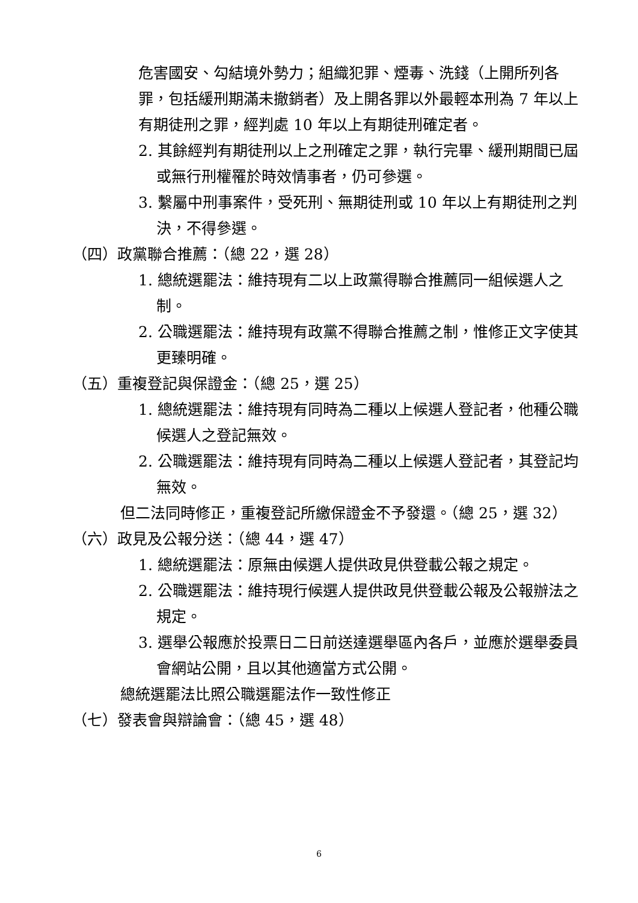危害國安、勾結境外勢力；組織犯罪、煙毒、洗錢（上開所列各罪，包括緩刑期滿未撤銷者）及上開各罪以外最輕本刑為 7 年以上有期徒刑之罪，經判處 10 年以上有期徒刑確定者。
2. 其餘經判有期徒刑以上之刑確定之罪，執行完畢、緩刑期間已屆或無行刑權罹於時效情事者，仍可參選。
3. 繫屬中刑事案件，受死刑、無期徒刑或 10 年以上有期徒刑之判決，不得參選。
（四）政黨聯合推薦：（總 22，選 28）
1. 總統選罷法：維持現有二以上政黨得聯合推薦同一組候選人之制。
2. 公職選罷法：維持現有政黨不得聯合推薦之制，惟修正文字使其更臻明確。
（五）重複登記與保證金：（總 25，選 25）
1. 總統選罷法：維持現有同時為二種以上候選人登記者，他種公職候選人之登記無效。
2. 公職選罷法：維持現有同時為二種以上候選人登記者，其登記均無效。
但二法同時修正，重複登記所繳保證金不予發還。（總 25，選 32）
（六）政見及公報分送：（總 44，選 47）
1. 總統選罷法：原無由候選人提供政見供登載公報之規定。
2. 公職選罷法：維持現行候選人提供政見供登載公報及公報辦法之規定。
3. 選舉公報應於投票日二日前送達選舉區內各戶，並應於選舉委員會網站公開，且以其他適當方式公開。
總統選罷法比照公職選罷法作一致性修正
（七）發表會與辯論會：（總 45，選 48）
6